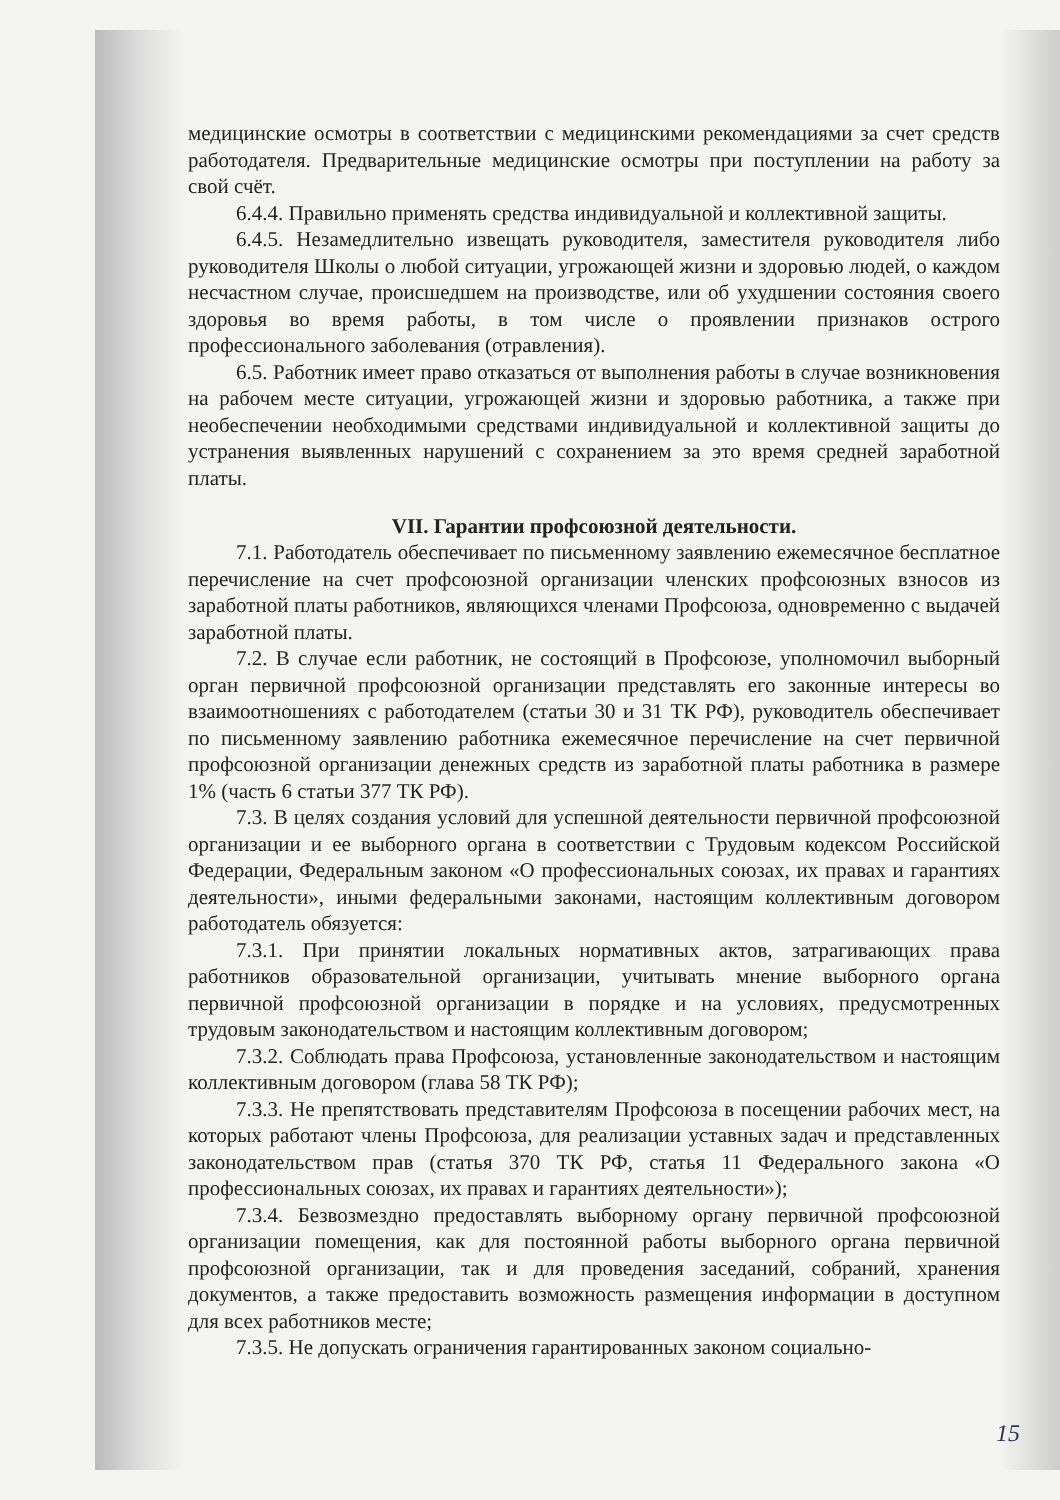медицинские осмотры в соответствии с медицинскими рекомендациями за счет средств работодателя. Предварительные медицинские осмотры при поступлении на работу за свой счёт.
6.4.4. Правильно применять средства индивидуальной и коллективной защиты.
6.4.5. Незамедлительно извещать руководителя, заместителя руководителя либо руководителя Школы о любой ситуации, угрожающей жизни и здоровью людей, о каждом несчастном случае, происшедшем на производстве, или об ухудшении состояния своего здоровья во время работы, в том числе о проявлении признаков острого профессионального заболевания (отравления).
6.5. Работник имеет право отказаться от выполнения работы в случае возникновения на рабочем месте ситуации, угрожающей жизни и здоровью работника, а также при необеспечении необходимыми средствами индивидуальной и коллективной защиты до устранения выявленных нарушений с сохранением за это время средней заработной платы.
VII. Гарантии профсоюзной деятельности.
7.1. Работодатель обеспечивает по письменному заявлению ежемесячное бесплатное перечисление на счет профсоюзной организации членских профсоюзных взносов из заработной платы работников, являющихся членами Профсоюза, одновременно с выдачей заработной платы.
7.2. В случае если работник, не состоящий в Профсоюзе, уполномочил выборный орган первичной профсоюзной организации представлять его законные интересы во взаимоотношениях с работодателем (статьи 30 и 31 ТК РФ), руководитель обеспечивает по письменному заявлению работника ежемесячное перечисление на счет первичной профсоюзной организации денежных средств из заработной платы работника в размере 1% (часть 6 статьи 377 ТК РФ).
7.3. В целях создания условий для успешной деятельности первичной профсоюзной организации и ее выборного органа в соответствии с Трудовым кодексом Российской Федерации, Федеральным законом «О профессиональных союзах, их правах и гарантиях деятельности», иными федеральными законами, настоящим коллективным договором работодатель обязуется:
7.3.1. При принятии локальных нормативных актов, затрагивающих права работников образовательной организации, учитывать мнение выборного органа первичной профсоюзной организации в порядке и на условиях, предусмотренных трудовым законодательством и настоящим коллективным договором;
7.3.2. Соблюдать права Профсоюза, установленные законодательством и настоящим коллективным договором (глава 58 ТК РФ);
7.3.3. Не препятствовать представителям Профсоюза в посещении рабочих мест, на которых работают члены Профсоюза, для реализации уставных задач и представленных законодательством прав (статья 370 ТК РФ, статья 11 Федерального закона «О профессиональных союзах, их правах и гарантиях деятельности»);
7.3.4. Безвозмездно предоставлять выборному органу первичной профсоюзной организации помещения, как для постоянной работы выборного органа первичной профсоюзной организации, так и для проведения заседаний, собраний, хранения документов, а также предоставить возможность размещения информации в доступном для всех работников месте;
7.3.5. Не допускать ограничения гарантированных законом социально-
15